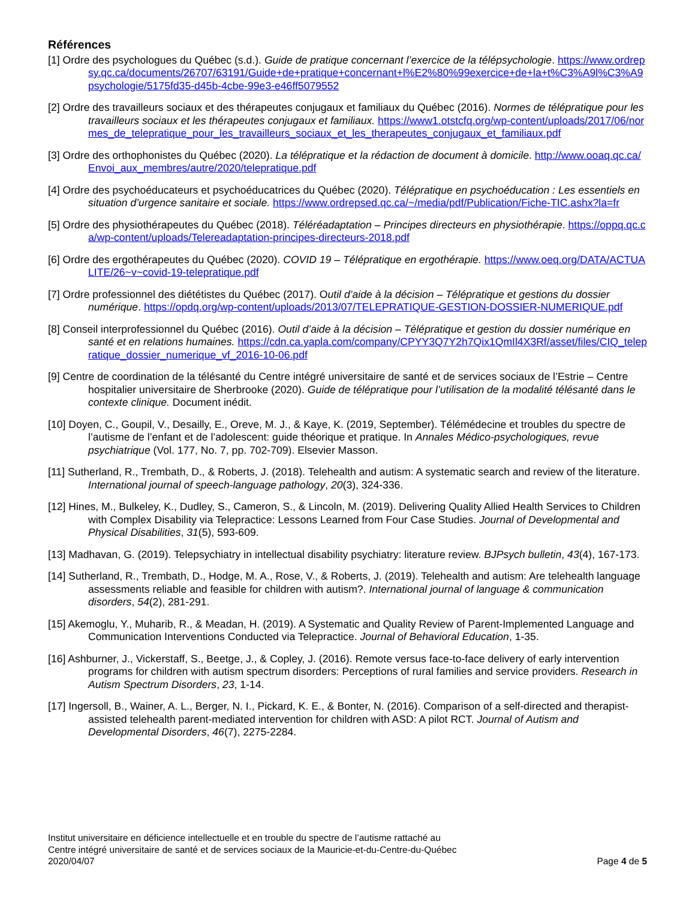Références
[1] Ordre des psychologues du Québec (s.d.). Guide de pratique concernant l’exercice de la télépsychologie. https://www.ordrepsy.qc.ca/documents/26707/63191/Guide+de+pratique+concernant+l%E2%80%99exercice+de+la+t%C3%A9l%C3%A9psychologie/5175fd35-d45b-4cbe-99e3-e46ff5079552
[2] Ordre des travailleurs sociaux et des thérapeutes conjugaux et familiaux du Québec (2016). Normes de télépratique pour les travailleurs sociaux et les thérapeutes conjugaux et familiaux. https://www1.otstcfq.org/wp-content/uploads/2017/06/normes_de_telepratique_pour_les_travailleurs_sociaux_et_les_therapeutes_conjugaux_et_familiaux.pdf
[3] Ordre des orthophonistes du Québec (2020). La télépratique et la rédaction de document à domicile. http://www.ooaq.qc.ca/Envoi_aux_membres/autre/2020/telepratique.pdf
[4] Ordre des psychoéducateurs et psychoéducatrices du Québec (2020). Télépratique en psychoéducation : Les essentiels en situation d’urgence sanitaire et sociale. https://www.ordrepsed.qc.ca/~/media/pdf/Publication/Fiche-TIC.ashx?la=fr
[5] Ordre des physiothérapeutes du Québec (2018). Téléréadaptation – Principes directeurs en physiothérapie. https://oppq.qc.ca/wp-content/uploads/Telereadaptation-principes-directeurs-2018.pdf
[6] Ordre des ergothérapeutes du Québec (2020). COVID 19 – Télépratique en ergothérapie. https://www.oeq.org/DATA/ACTUALITE/26~v~covid-19-telepratique.pdf
[7] Ordre professionnel des diététistes du Québec (2017). Outil d’aide à la décision – Télépratique et gestions du dossier numérique. https://opdq.org/wp-content/uploads/2013/07/TELEPRATIQUE-GESTION-DOSSIER-NUMERIQUE.pdf
[8] Conseil interprofessionnel du Québec (2016). Outil d’aide à la décision – Télépratique et gestion du dossier numérique en santé et en relations humaines. https://cdn.ca.yapla.com/company/CPYY3Q7Y2h7Qix1QmIl4X3Rf/asset/files/CIQ_telepratique_dossier_numerique_vf_2016-10-06.pdf
[9] Centre de coordination de la télésanté du Centre intégré universitaire de santé et de services sociaux de l’Estrie – Centre hospitalier universitaire de Sherbrooke (2020). Guide de télépratique pour l’utilisation de la modalité télésanté dans le contexte clinique. Document inédit.
[10] Doyen, C., Goupil, V., Desailly, E., Oreve, M. J., & Kaye, K. (2019, September). Télémédecine et troubles du spectre de l’autisme de l’enfant et de l’adolescent: guide théorique et pratique. In Annales Médico-psychologiques, revue psychiatrique (Vol. 177, No. 7, pp. 702-709). Elsevier Masson.
[11] Sutherland, R., Trembath, D., & Roberts, J. (2018). Telehealth and autism: A systematic search and review of the literature. International journal of speech-language pathology, 20(3), 324-336.
[12] Hines, M., Bulkeley, K., Dudley, S., Cameron, S., & Lincoln, M. (2019). Delivering Quality Allied Health Services to Children with Complex Disability via Telepractice: Lessons Learned from Four Case Studies. Journal of Developmental and Physical Disabilities, 31(5), 593-609.
[13] Madhavan, G. (2019). Telepsychiatry in intellectual disability psychiatry: literature review. BJPsych bulletin, 43(4), 167-173.
[14] Sutherland, R., Trembath, D., Hodge, M. A., Rose, V., & Roberts, J. (2019). Telehealth and autism: Are telehealth language assessments reliable and feasible for children with autism?. International journal of language & communication disorders, 54(2), 281-291.
[15] Akemoglu, Y., Muharib, R., & Meadan, H. (2019). A Systematic and Quality Review of Parent-Implemented Language and Communication Interventions Conducted via Telepractice. Journal of Behavioral Education, 1-35.
[16] Ashburner, J., Vickerstaff, S., Beetge, J., & Copley, J. (2016). Remote versus face-to-face delivery of early intervention programs for children with autism spectrum disorders: Perceptions of rural families and service providers. Research in Autism Spectrum Disorders, 23, 1-14.
[17] Ingersoll, B., Wainer, A. L., Berger, N. I., Pickard, K. E., & Bonter, N. (2016). Comparison of a self-directed and therapist-assisted telehealth parent-mediated intervention for children with ASD: A pilot RCT. Journal of Autism and Developmental Disorders, 46(7), 2275-2284.
Institut universitaire en déficience intellectuelle et en trouble du spectre de l’autisme rattaché au
Centre intégré universitaire de santé et de services sociaux de la Mauricie-et-du-Centre-du-Québec
2020/04/07 Page 4 de 5